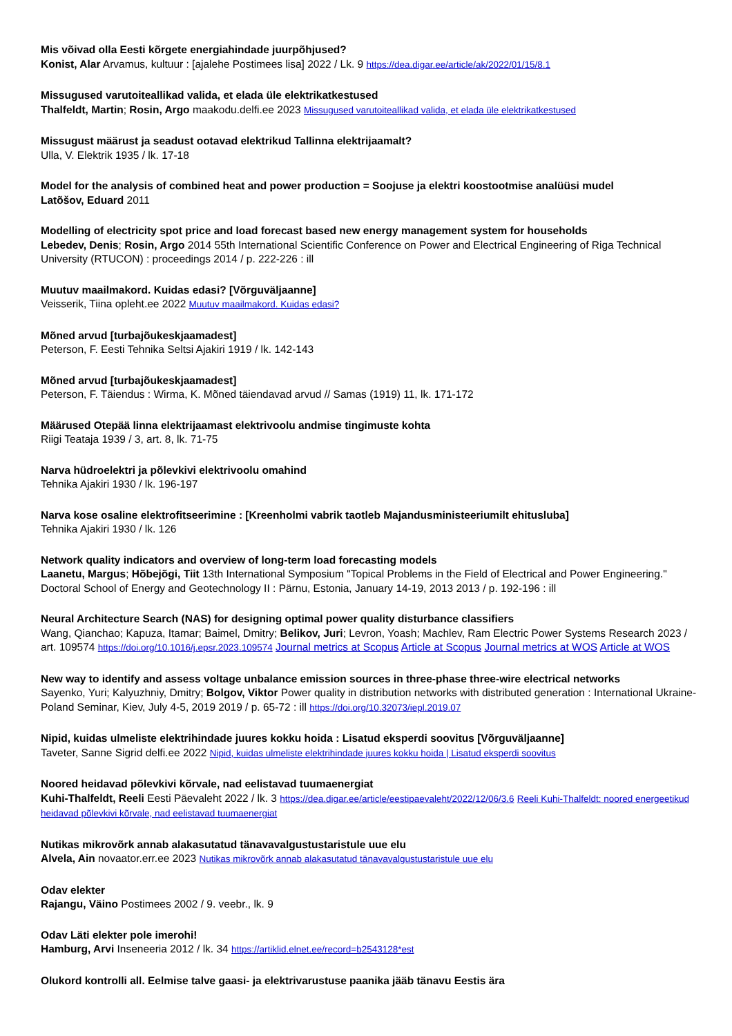Mis võivad olla Eesti kõrgete energiahindade juurpõhjused?
Konist, Alar Arvamus, kultuur : [ajalehe Postimees lisa] 2022 / Lk. 9 https://dea.digar.ee/article/ak/2022/01/15/8.1
Missugused varutoiteallikad valida, et elada üle elektrikatkestused
Thalfeldt, Martin; Rosin, Argo maakodu.delfi.ee 2023 Missugused varutoiteallikad valida, et elada üle elektrikatkestused
Missugust määrust ja seadust ootavad elektrikud Tallinna elektrijaamalt?
Ulla, V. Elektrik 1935 / lk. 17-18
Model for the analysis of combined heat and power production = Soojuse ja elektri koostootmise analüüsi mudel
Latõšov, Eduard 2011
Modelling of electricity spot price and load forecast based new energy management system for households
Lebedev, Denis; Rosin, Argo 2014 55th International Scientific Conference on Power and Electrical Engineering of Riga Technical University (RTUCON) : proceedings 2014 / p. 222-226 : ill
Muutuv maailmakord. Kuidas edasi? [Võrguväljaanne]
Veisserik, Tiina opleht.ee 2022 Muutuv maailmakord. Kuidas edasi?
Mõned arvud [turbajõukeskjaamadest]
Peterson, F. Eesti Tehnika Seltsi Ajakiri 1919 / lk. 142-143
Mõned arvud [turbajõukeskjaamadest]
Peterson, F. Täiendus : Wirma, K. Mõned täiendavad arvud // Samas (1919) 11, lk. 171-172
Määrused Otepää linna elektrijaamast elektrivoolu andmise tingimuste kohta
Riigi Teataja 1939 / 3, art. 8, lk. 71-75
Narva hüdroelektri ja põlevkivi elektrivoolu omahind
Tehnika Ajakiri 1930 / lk. 196-197
Narva kose osaline elektrofitseerimine : [Kreenholmi vabrik taotleb Majandusministeeriumilt ehitusluba]
Tehnika Ajakiri 1930 / lk. 126
Network quality indicators and overview of long-term load forecasting models
Laanetu, Margus; Hõbejõgi, Tiit 13th International Symposium "Topical Problems in the Field of Electrical and Power Engineering." Doctoral School of Energy and Geotechnology II : Pärnu, Estonia, January 14-19, 2013 2013 / p. 192-196 : ill
Neural Architecture Search (NAS) for designing optimal power quality disturbance classifiers
Wang, Qianchao; Kapuza, Itamar; Baimel, Dmitry; Belikov, Juri; Levron, Yoash; Machlev, Ram Electric Power Systems Research 2023 / art. 109574 https://doi.org/10.1016/j.epsr.2023.109574 Journal metrics at Scopus Article at Scopus Journal metrics at WOS Article at WOS
New way to identify and assess voltage unbalance emission sources in three-phase three-wire electrical networks
Sayenko, Yuri; Kalyuzhniy, Dmitry; Bolgov, Viktor Power quality in distribution networks with distributed generation : International Ukraine-Poland Seminar, Kiev, July 4-5, 2019 2019 / p. 65-72 : ill https://doi.org/10.32073/iepl.2019.07
Nipid, kuidas ulmeliste elektrihindade juures kokku hoida : Lisatud eksperdi soovitus [Võrguväljaanne]
Taveter, Sanne Sigrid delfi.ee 2022 Nipid, kuidas ulmeliste elektrihindade juures kokku hoida | Lisatud eksperdi soovitus
Noored heidavad põlevkivi kõrvale, nad eelistavad tuumaenergiat
Kuhi-Thalfeldt, Reeli Eesti Päevaleht 2022 / lk. 3 https://dea.digar.ee/article/eestipaevaleht/2022/12/06/3.6 Reeli Kuhi-Thalfeldt: noored energeetikud heidavad põlevkivi kõrvale, nad eelistavad tuumaenergiat
Nutikas mikrovõrk annab alakasutatud tänavavalgustustaristule uue elu
Alvela, Ain novaator.err.ee 2023 Nutikas mikrovõrk annab alakasutatud tänavavalgustustaristule uue elu
Odav elekter
Rajangu, Väino Postimees 2002 / 9. veebr., lk. 9
Odav Läti elekter pole imerohi!
Hamburg, Arvi Inseneeria 2012 / lk. 34 https://artiklid.elnet.ee/record=b2543128*est
Olukord kontrolli all. Eelmise talve gaasi- ja elektrivarustuse paanika jääb tänavu Eestis ära